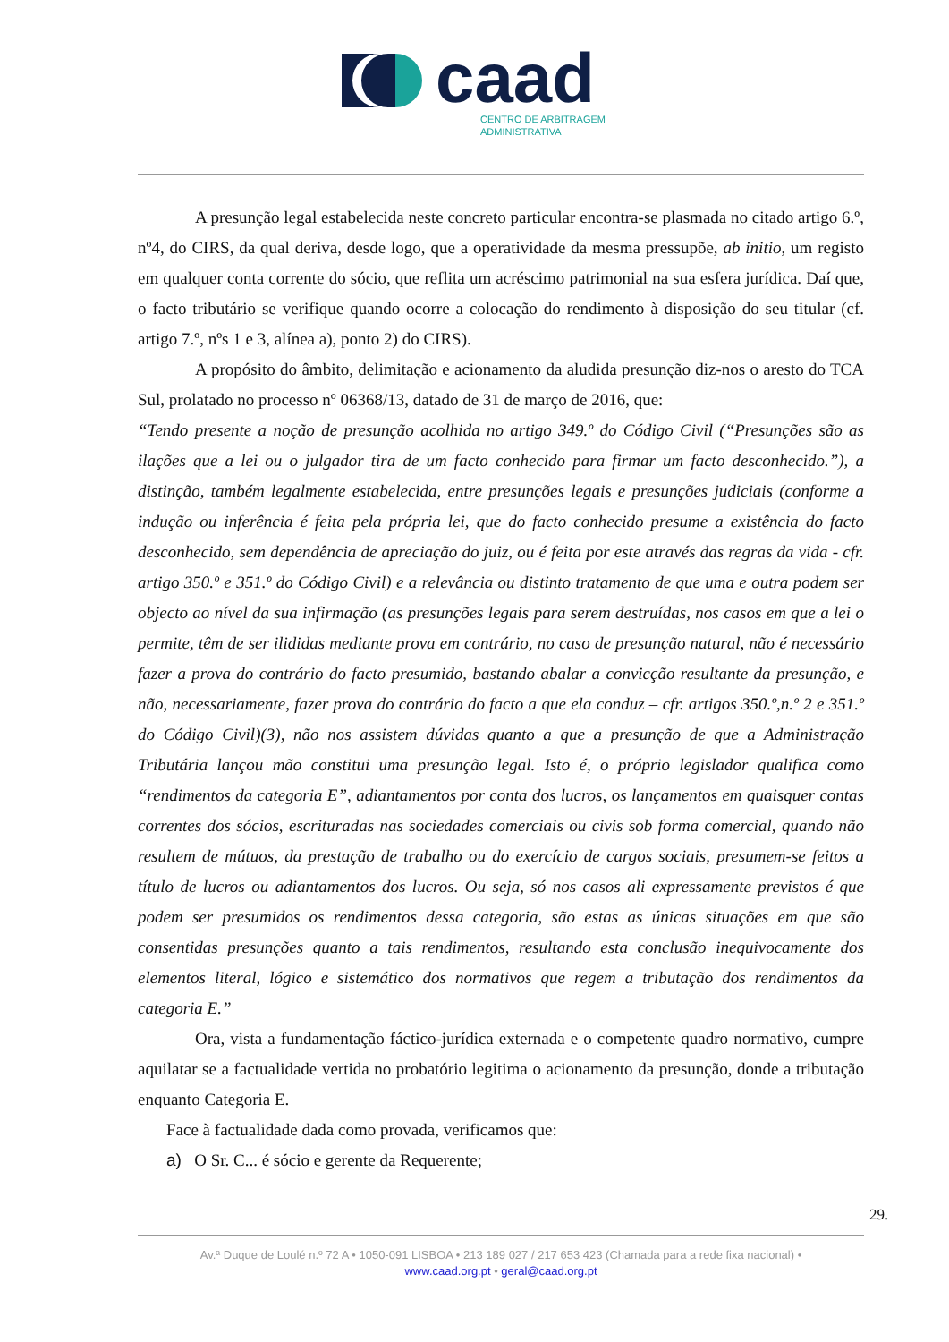caad
CENTRO DE ARBITRAGEM
ADMINISTRATIVA
A presunção legal estabelecida neste concreto particular encontra-se plasmada no citado artigo 6.º, nº4, do CIRS, da qual deriva, desde logo, que a operatividade da mesma pressupõe, ab initio, um registo em qualquer conta corrente do sócio, que reflita um acréscimo patrimonial na sua esfera jurídica. Daí que, o facto tributário se verifique quando ocorre a colocação do rendimento à disposição do seu titular (cf. artigo 7.º, nºs 1 e 3, alínea a), ponto 2) do CIRS).
A propósito do âmbito, delimitação e acionamento da aludida presunção diz-nos o aresto do TCA Sul, prolatado no processo nº 06368/13, datado de 31 de março de 2016, que:
“Tendo presente a noção de presunção acolhida no artigo 349.º do Código Civil (“Presunções são as ilações que a lei ou o julgador tira de um facto conhecido para firmar um facto desconhecido.”), a distinção, também legalmente estabelecida, entre presunções legais e presunções judiciais (conforme a indução ou inferência é feita pela própria lei, que do facto conhecido presume a existência do facto desconhecido, sem dependência de apreciação do juiz, ou é feita por este através das regras da vida - cfr. artigo 350.º e 351.º do Código Civil) e a relevância ou distinto tratamento de que uma e outra podem ser objecto ao nível da sua infirmação (as presunções legais para serem destruídas, nos casos em que a lei o permite, têm de ser ilididas mediante prova em contrário, no caso de presunção natural, não é necessário fazer a prova do contrário do facto presumido, bastando abalar a convicção resultante da presunção, e não, necessariamente, fazer prova do contrário do facto a que ela conduz – cfr. artigos 350.º,n.º 2 e 351.º do Código Civil)(3), não nos assistem dúvidas quanto a que a presunção de que a Administração Tributária lançou mão constitui uma presunção legal. Isto é, o próprio legislador qualifica como “rendimentos da categoria E”, adiantamentos por conta dos lucros, os lançamentos em quaisquer contas correntes dos sócios, escrituradas nas sociedades comerciais ou civis sob forma comercial, quando não resultem de mútuos, da prestação de trabalho ou do exercício de cargos sociais, presumem-se feitos a título de lucros ou adiantamentos dos lucros. Ou seja, só nos casos ali expressamente previstos é que podem ser presumidos os rendimentos dessa categoria, são estas as únicas situações em que são consentidas presunções quanto a tais rendimentos, resultando esta conclusão inequivocamente dos elementos literal, lógico e sistemático dos normativos que regem a tributação dos rendimentos da categoria E.”
Ora, vista a fundamentação fáctico-jurídica externada e o competente quadro normativo, cumpre aquilatar se a factualidade vertida no probatório legitima o acionamento da presunção, donde a tributação enquanto Categoria E.
Face à factualidade dada como provada, verificamos que:
a) O Sr. C... é sócio e gerente da Requerente;
29.
Av.ª Duque de Loulé n.º 72 A • 1050-091 LISBOA • 213 189 027 / 217 653 423 (Chamada para a rede fixa nacional) •
www.caad.org.pt • geral@caad.org.pt